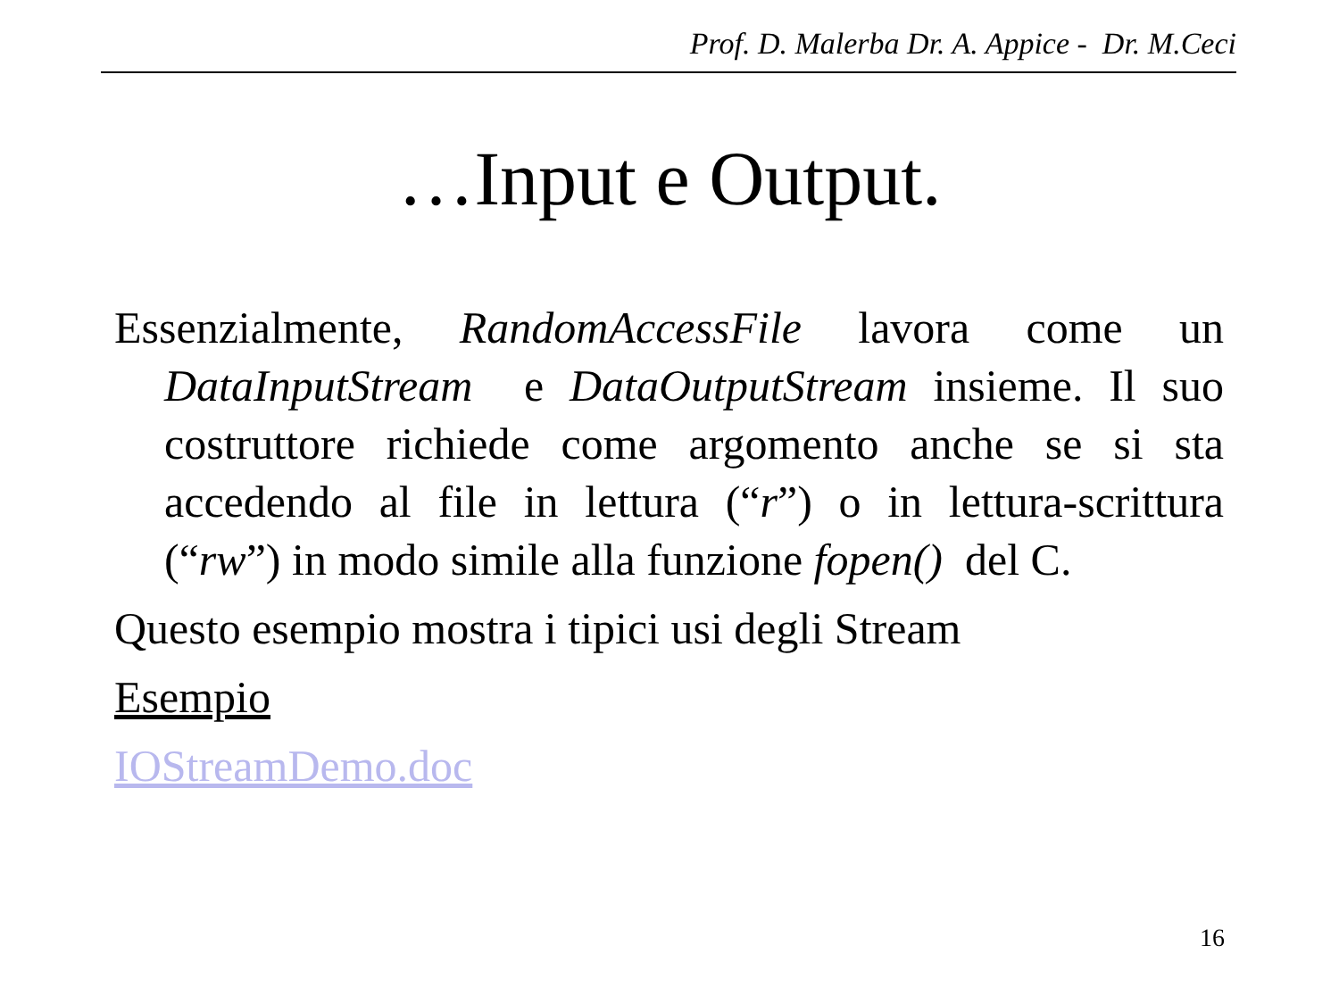Prof. D. Malerba Dr. A. Appice - Dr. M.Ceci
…Input e Output.
Essenzialmente, RandomAccessFile lavora come un DataInputStream e DataOutputStream insieme. Il suo costruttore richiede come argomento anche se si sta accedendo al file in lettura (“r”) o in lettura-scrittura (“rw”) in modo simile alla funzione fopen() del C.
Questo esempio mostra i tipici usi degli Stream
Esempio
IOStreamDemo.doc
16